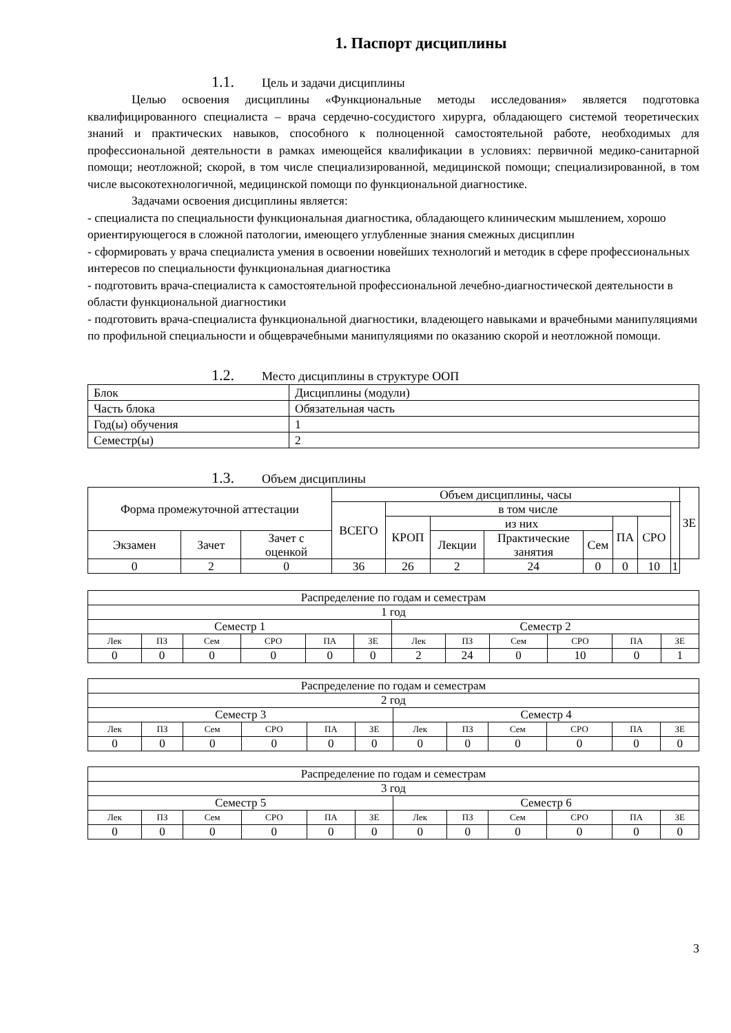1. Паспорт дисциплины
1.1. Цель и задачи дисциплины
Целью освоения дисциплины «Функциональные методы исследования» является подготовка квалифицированного специалиста – врача сердечно-сосудистого хирурга, обладающего системой теоретических знаний и практических навыков, способного к полноценной самостоятельной работе, необходимых для профессиональной деятельности в рамках имеющейся квалификации в условиях: первичной медико-санитарной помощи; неотложной; скорой, в том числе специализированной, медицинской помощи; специализированной, в том числе высокотехнологичной, медицинской помощи по функциональной диагностике.
Задачами освоения дисциплины является:
- специалиста по специальности функциональная диагностика, обладающего клиническим мышлением, хорошо ориентирующегося в сложной патологии, имеющего углубленные знания смежных дисциплин
- сформировать у врача специалиста умения в освоении новейших технологий и методик в сфере профессиональных интересов по специальности функциональная диагностика
- подготовить врача-специалиста к самостоятельной профессиональной лечебно-диагностической деятельности в области функциональной диагностики
- подготовить врача-специалиста функциональной диагностики, владеющего навыками и врачебными манипуляциями по профильной специальности и общеврачебными манипуляциями по оказанию скорой и неотложной помощи.
1.2. Место дисциплины в структуре ООП
| Блок | Дисциплины (модули) |
| Часть блока | Обязательная часть |
| Год(ы) обучения | 1 |
| Семестр(ы) | 2 |
1.3. Объем дисциплины
| Форма промежуточной аттестации | | | Объем дисциплины, часы | | | | | | | | ЗЕ |
| --- | --- | --- | --- | --- | --- | --- | --- | --- | --- | --- | --- |
| | | | ВСЕГО | в том числе | | | | | | | |
| | | | | КРОП | из них | | | ПА | СРО | | |
| Экзамен | Зачет | Зачет с оценкой | | | Лекции | Практические занятия | Сем | | | | |
| 0 | 2 | 0 | 36 | 26 | 2 | 24 | 0 | 0 | 10 | 1 | |
| Распределение по годам и семестрам | | | | | | | | | | | |
| 1 год | | | | | | | | | | | |
| Семестр 1 | | | | | | Семестр 2 | | | | | |
| Лек | ПЗ | Сем | СРО | ПА | ЗЕ | Лек | ПЗ | Сем | СРО | ПА | ЗЕ |
| 0 | 0 | 0 | 0 | 0 | 0 | 2 | 24 | 0 | 10 | 0 | 1 |
| Распределение по годам и семестрам | | | | | | | | | | | |
| 2 год | | | | | | | | | | | |
| Семестр 3 | | | | | | Семестр 4 | | | | | |
| Лек | ПЗ | Сем | СРО | ПА | ЗЕ | Лек | ПЗ | Сем | СРО | ПА | ЗЕ |
| 0 | 0 | 0 | 0 | 0 | 0 | 0 | 0 | 0 | 0 | 0 | 0 |
| Распределение по годам и семестрам | | | | | | | | | | | |
| 3 год | | | | | | | | | | | |
| Семестр 5 | | | | | | Семестр 6 | | | | | |
| Лек | ПЗ | Сем | СРО | ПА | ЗЕ | Лек | ПЗ | Сем | СРО | ПА | ЗЕ |
| 0 | 0 | 0 | 0 | 0 | 0 | 0 | 0 | 0 | 0 | 0 | 0 |
3